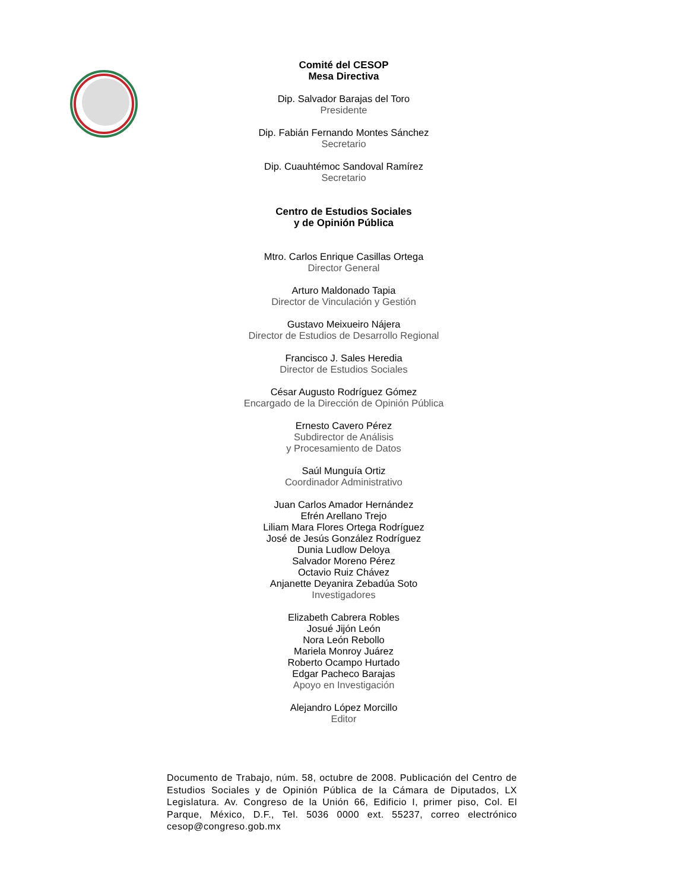Comité del CESOP
Mesa Directiva
Dip. Salvador Barajas del Toro
Presidente
Dip. Fabián Fernando Montes Sánchez
Secretario
Dip. Cuauhtémoc Sandoval Ramírez
Secretario
Centro de Estudios Sociales
y de Opinión Pública
Mtro. Carlos Enrique Casillas Ortega
Director General
Arturo Maldonado Tapia
Director de Vinculación y Gestión
Gustavo Meixueiro Nájera
Director de Estudios de Desarrollo Regional
Francisco J. Sales Heredia
Director de Estudios Sociales
César Augusto Rodríguez Gómez
Encargado de la Dirección de Opinión Pública
Ernesto Cavero Pérez
Subdirector de Análisis
y Procesamiento de Datos
Saúl Munguía Ortiz
Coordinador Administrativo
Juan Carlos Amador Hernández
Efrén Arellano Trejo
Liliam Mara Flores Ortega Rodríguez
José de Jesús González Rodríguez
Dunia Ludlow Deloya
Salvador Moreno Pérez
Octavio Ruiz Chávez
Anjanette Deyanira Zebadúa Soto
Investigadores
Elizabeth Cabrera Robles
Josué Jijón León
Nora León Rebollo
Mariela Monroy Juárez
Roberto Ocampo Hurtado
Edgar Pacheco Barajas
Apoyo en Investigación
Alejandro López Morcillo
Editor
Documento de Trabajo, núm. 58, octubre de 2008. Publicación del Centro de Estudios Sociales y de Opinión Pública de la Cámara de Diputados, LX Legislatura. Av. Congreso de la Unión 66, Edificio I, primer piso, Col. El Parque, México, D.F., Tel. 5036 0000 ext. 55237, correo electrónico cesop@congreso.gob.mx